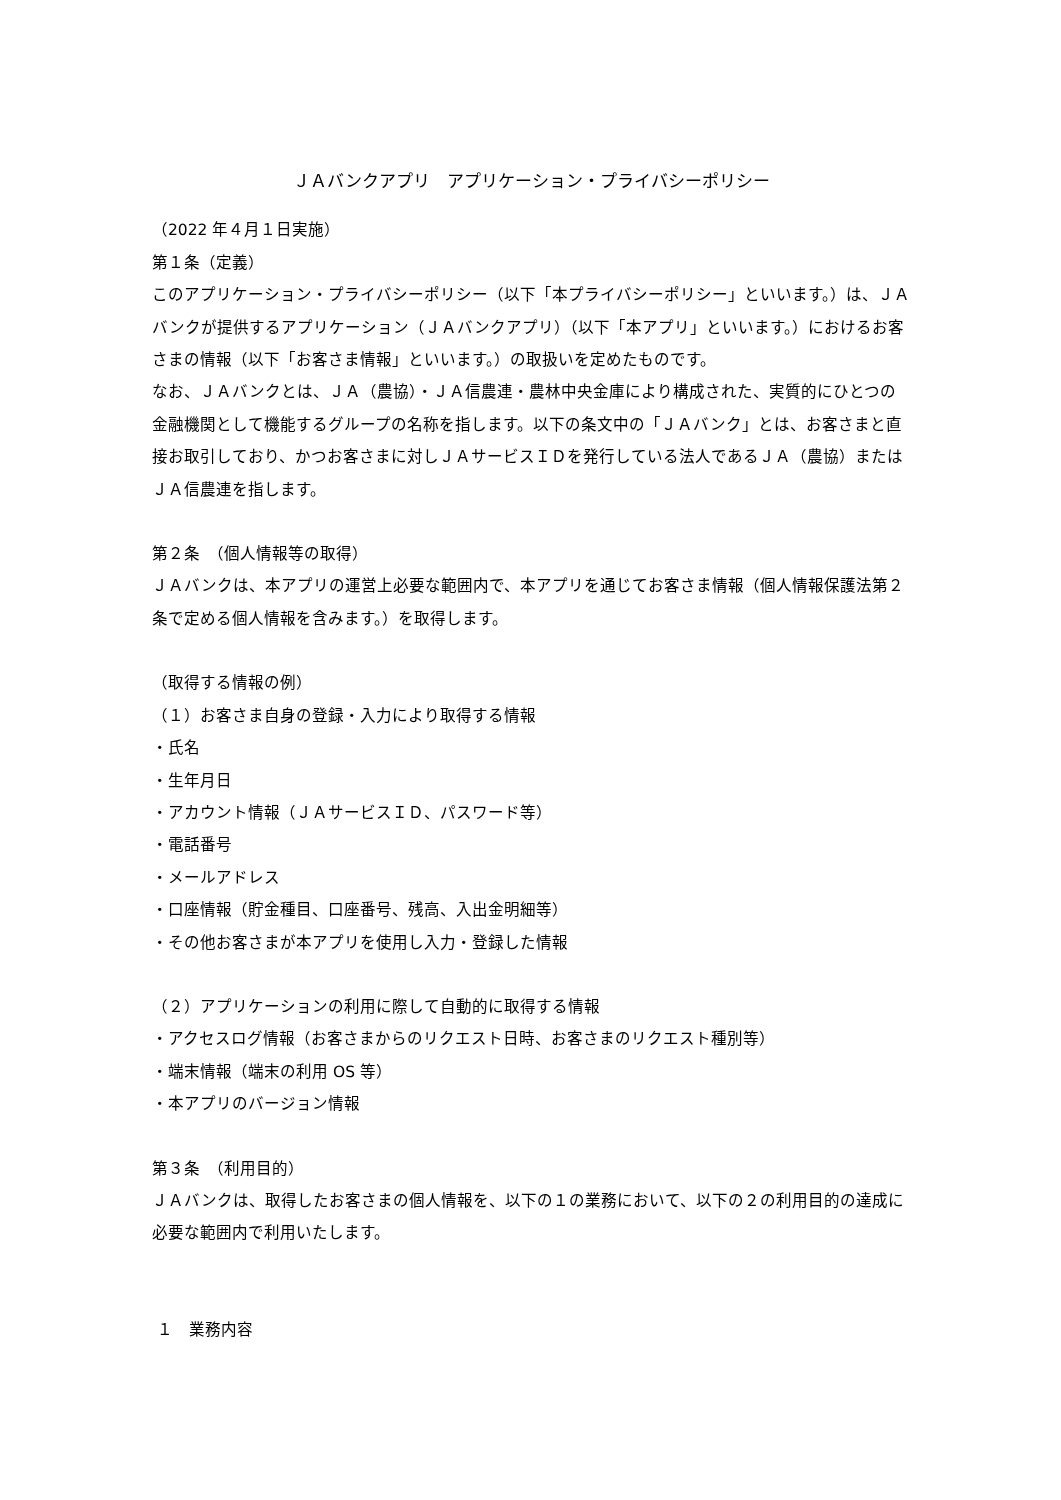ＪＡバンクアプリ　アプリケーション・プライバシーポリシー
（2022 年４月１日実施）
第１条（定義）
このアプリケーション・プライバシーポリシー（以下「本プライバシーポリシー」といいます。）は、ＪＡバンクが提供するアプリケーション（ＪＡバンクアプリ）（以下「本アプリ」といいます。）におけるお客さまの情報（以下「お客さま情報」といいます。）の取扱いを定めたものです。
なお、ＪＡバンクとは、ＪＡ（農協）・ＪＡ信農連・農林中央金庫により構成された、実質的にひとつの金融機関として機能するグループの名称を指します。以下の条文中の「ＪＡバンク」とは、お客さまと直接お取引しており、かつお客さまに対しＪＡサービスＩＤを発行している法人であるＪＡ（農協）またはＪＡ信農連を指します。
第２条　（個人情報等の取得）
ＪＡバンクは、本アプリの運営上必要な範囲内で、本アプリを通じてお客さま情報（個人情報保護法第２条で定める個人情報を含みます。）を取得します。
（取得する情報の例）
（１）お客さま自身の登録・入力により取得する情報
・氏名
・生年月日
・アカウント情報（ＪＡサービスＩＤ、パスワード等）
・電話番号
・メールアドレス
・口座情報（貯金種目、口座番号、残高、入出金明細等）
・その他お客さまが本アプリを使用し入力・登録した情報
（２）アプリケーションの利用に際して自動的に取得する情報
・アクセスログ情報（お客さまからのリクエスト日時、お客さまのリクエスト種別等）
・端末情報（端末の利用 OS 等）
・本アプリのバージョン情報
第３条　（利用目的）
ＪＡバンクは、取得したお客さまの個人情報を、以下の１の業務において、以下の２の利用目的の達成に必要な範囲内で利用いたします。
１　業務内容